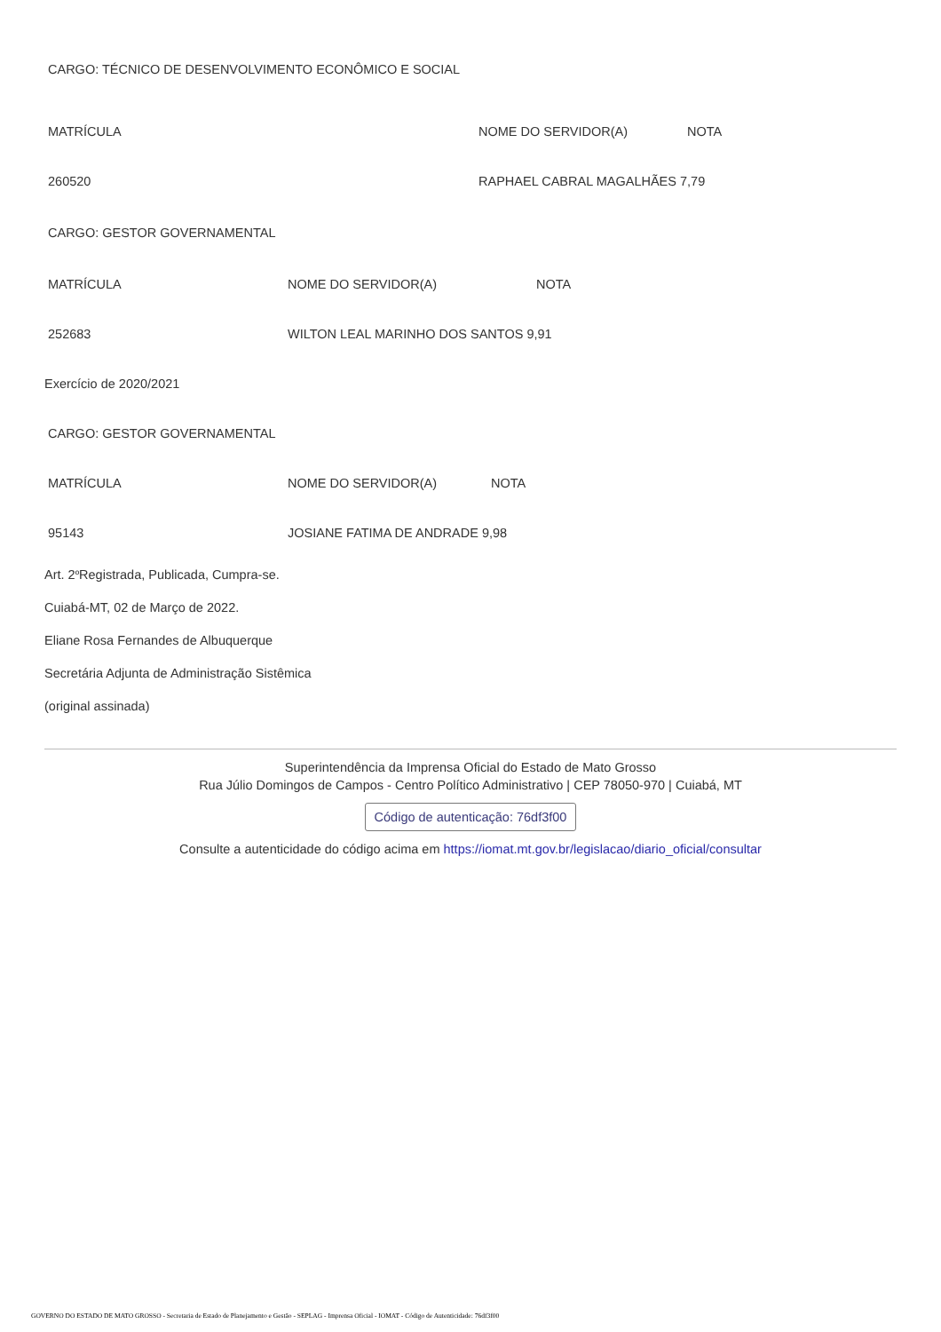CARGO: TÉCNICO DE DESENVOLVIMENTO ECONÔMICO E SOCIAL
| MATRÍCULA | NOME DO SERVIDOR(A) | NOTA |
| 260520 | RAPHAEL CABRAL MAGALHÃES 7,79 | |
CARGO: GESTOR GOVERNAMENTAL
| MATRÍCULA | NOME DO SERVIDOR(A) | NOTA |
| 252683 | WILTON LEAL MARINHO DOS SANTOS 9,91 | |
Exercício de 2020/2021
CARGO: GESTOR GOVERNAMENTAL
| MATRÍCULA | NOME DO SERVIDOR(A) | NOTA |
| 95143 | JOSIANE FATIMA DE ANDRADE 9,98 | |
Art. 2<sup>º</sup> Registrada, Publicada, Cumpra-se.
Cuiabá-MT, 02 de Março de 2022.
Eliane Rosa Fernandes de Albuquerque
Secretária Adjunta de Administração Sistêmica
(original assinada)
Superintendência da Imprensa Oficial do Estado de Mato Grosso
Rua Júlio Domingos de Campos - Centro Político Administrativo | CEP 78050-970 | Cuiabá, MT
Código de autenticação: 76df3f00
Consulte a autenticidade do código acima em https://iomat.mt.gov.br/legislacao/diario_oficial/consultar
GOVERNO DO ESTADO DE MATO GROSSO - Secretaria de Estado de Planejamento e Gestão - SEPLAG - Imprensa Oficial - IOMAT - Código de Autenticidade: 76df3f00